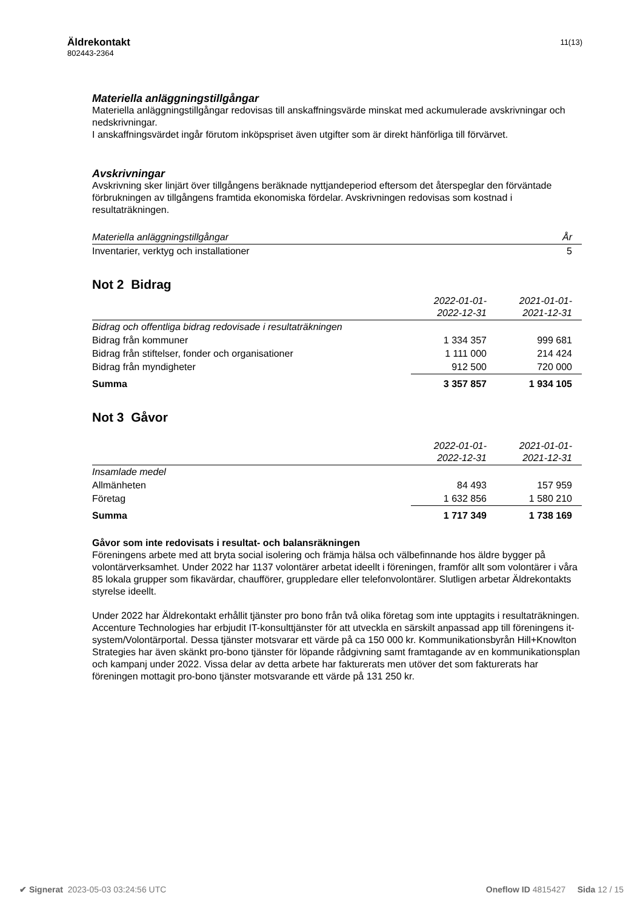Äldrekontakt
802443-2364
11(13)
Materiella anläggningstillgångar
Materiella anläggningstillgångar redovisas till anskaffningsvärde minskat med ackumulerade avskrivningar och nedskrivningar.
I anskaffningsvärdet ingår förutom inköpspriset även utgifter som är direkt hänförliga till förvärvet.
Avskrivningar
Avskrivning sker linjärt över tillgångens beräknade nyttjandeperiod eftersom det återspeglar den förväntade förbrukningen av tillgångens framtida ekonomiska fördelar. Avskrivningen redovisas som kostnad i resultaträkningen.
| Materiella anläggningstillgångar | År |
| Inventarier, verktyg och installationer | 5 |
Not 2 Bidrag
| | 2022-01-01- 2022-12-31 | 2021-01-01- 2021-12-31 |
| Bidrag och offentliga bidrag redovisade i resultaträkningen | | |
| Bidrag från kommuner | 1 334 357 | 999 681 |
| Bidrag från stiftelser, fonder och organisationer | 1 111 000 | 214 424 |
| Bidrag från myndigheter | 912 500 | 720 000 |
| Summa | 3 357 857 | 1 934 105 |
Not 3 Gåvor
| | 2022-01-01- 2022-12-31 | 2021-01-01- 2021-12-31 |
| Insamlade medel | | |
| Allmänheten | 84 493 | 157 959 |
| Företag | 1 632 856 | 1 580 210 |
| Summa | 1 717 349 | 1 738 169 |
Gåvor som inte redovisats i resultat- och balansräkningen
Föreningens arbete med att bryta social isolering och främja hälsa och välbefinnande hos äldre bygger på volontärverksamhet. Under 2022 har 1137 volontärer arbetat ideellt i föreningen, framför allt som volontärer i våra 85 lokala grupper som fikavärdar, chaufförer, gruppledare eller telefonvolontärer. Slutligen arbetar Äldrekontakts styrelse ideellt.
Under 2022 har Äldrekontakt erhållit tjänster pro bono från två olika företag som inte upptagits i resultaträkningen. Accenture Technologies har erbjudit IT-konsulttjänster för att utveckla en särskilt anpassad app till föreningens it-system/Volontärportal. Dessa tjänster motsvarar ett värde på ca 150 000 kr. Kommunikationsbyrån Hill+Knowlton Strategies har även skänkt pro-bono tjänster för löpande rådgivning samt framtagande av en kommunikationsplan och kampanj under 2022. Vissa delar av detta arbete har fakturerats men utöver det som fakturerats har föreningen mottagit pro-bono tjänster motsvarande ett värde på 131 250 kr.
✔ Signerat 2023-05-03 03:24:56 UTC Oneflow ID 4815427 Sida 12 / 15